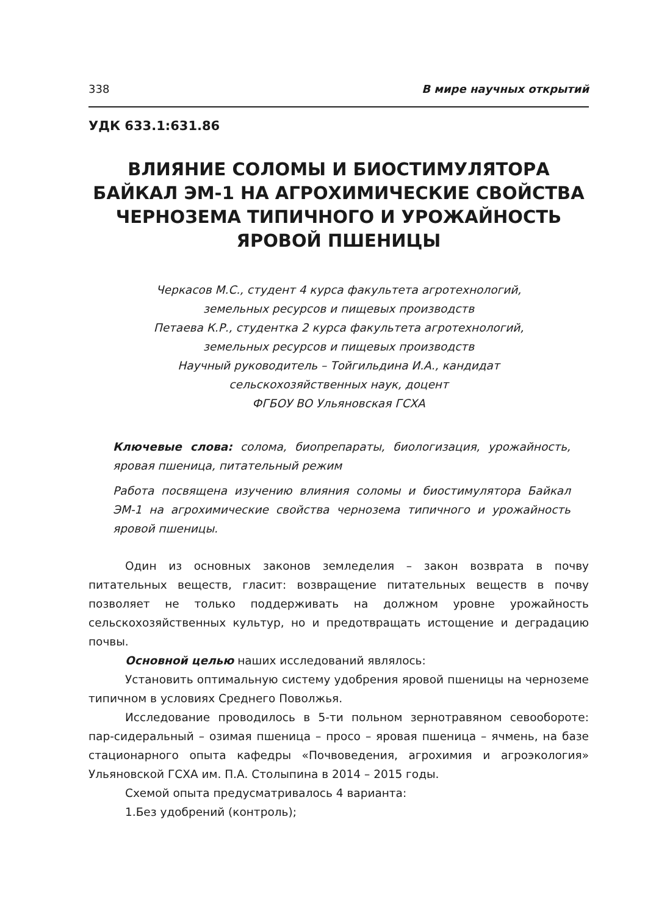338 В мире научных открытий
УДК 633.1:631.86
ВЛИЯНИЕ СОЛОМЫ И БИОСТИМУЛЯТОРА БАЙКАЛ ЭМ-1 НА АГРОХИМИЧЕСКИЕ СВОЙСТВА ЧЕРНОЗЕМА ТИПИЧНОГО И УРОЖАЙНОСТЬ ЯРОВОЙ ПШЕНИЦЫ
Черкасов М.С., студент 4 курса факультета агротехнологий,
земельных ресурсов и пищевых производств
Петаева К.Р., студентка 2 курса факультета агротехнологий,
земельных ресурсов и пищевых производств
Научный руководитель – Тойгильдина И.А., кандидат
сельскохозяйственных наук, доцент
ФГБОУ ВО Ульяновская ГСХА
Ключевые слова: солома, биопрепараты, биологизация, урожайность, яровая пшеница, питательный режим
Работа посвящена изучению влияния соломы и биостимулятора Байкал ЭМ-1 на агрохимические свойства чернозема типичного и урожайность яровой пшеницы.
Один из основных законов земледелия – закон возврата в почву питательных веществ, гласит: возвращение питательных веществ в почву позволяет не только поддерживать на должном уровне урожайность сельскохозяйственных культур, но и предотвращать истощение и деградацию почвы.
Основной целью наших исследований являлось:
Установить оптимальную систему удобрения яровой пшеницы на черноземе типичном в условиях Среднего Поволжья.
Исследование проводилось в 5-ти польном зернотравяном севообороте: пар-сидеральный – озимая пшеница – просо – яровая пшеница – ячмень, на базе стационарного опыта кафедры «Почвоведения, агрохимия и агроэкология» Ульяновской ГСХА им. П.А. Столыпина в 2014 – 2015 годы.
Схемой опыта предусматривалось 4 варианта:
1.Без удобрений (контроль);